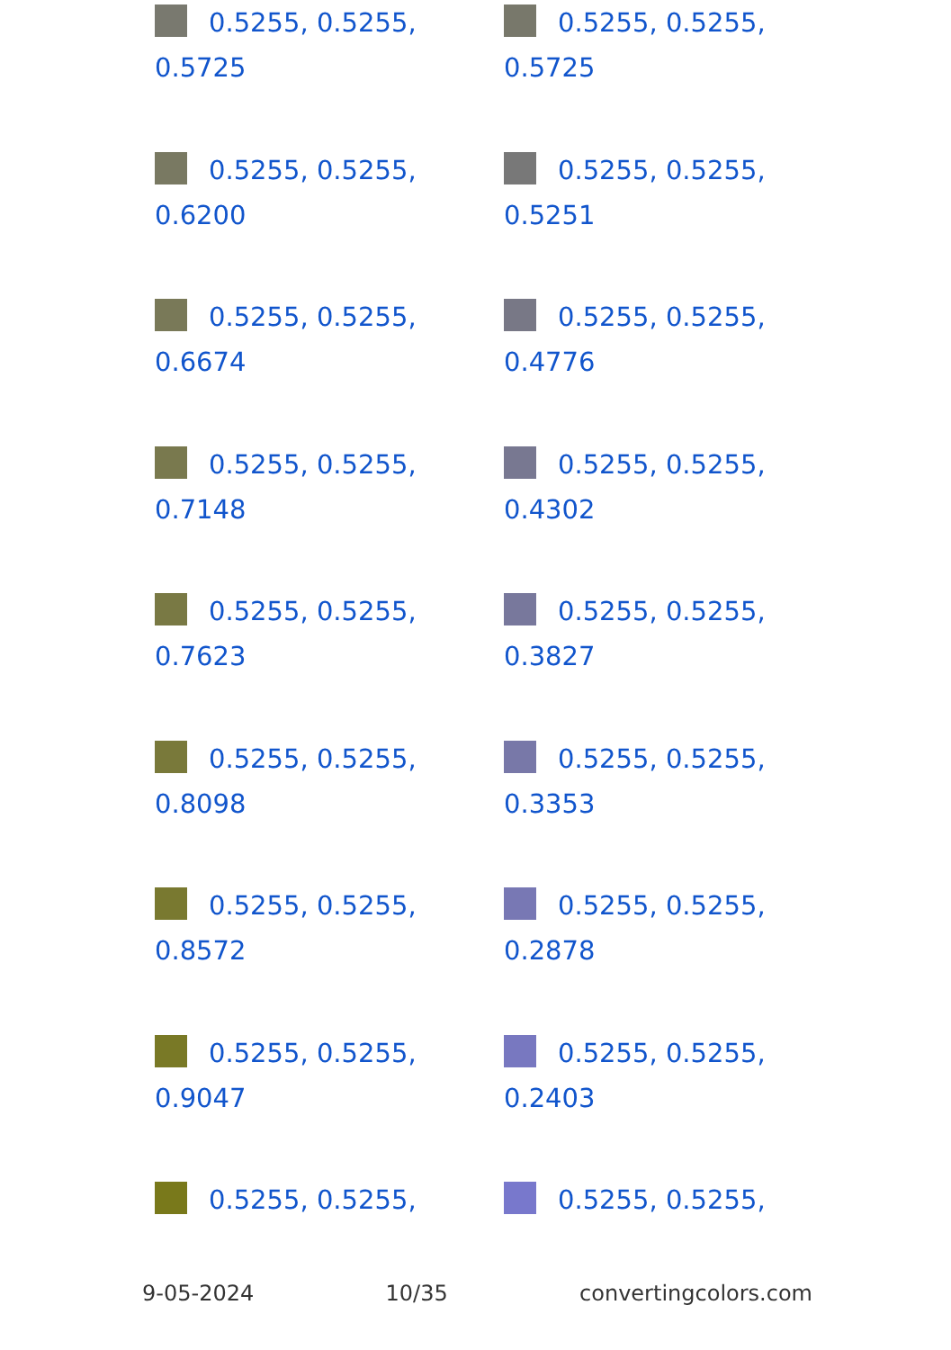0.5255, 0.5255, 0.5725
0.5255, 0.5255, 0.5725
0.5255, 0.5255, 0.6200
0.5255, 0.5255, 0.5251
0.5255, 0.5255, 0.6674
0.5255, 0.5255, 0.4776
0.5255, 0.5255, 0.7148
0.5255, 0.5255, 0.4302
0.5255, 0.5255, 0.7623
0.5255, 0.5255, 0.3827
0.5255, 0.5255, 0.8098
0.5255, 0.5255, 0.3353
0.5255, 0.5255, 0.8572
0.5255, 0.5255, 0.2878
0.5255, 0.5255, 0.9047
0.5255, 0.5255, 0.2403
0.5255, 0.5255,
0.5255, 0.5255,
9-05-2024 10/35 convertingcolors.com